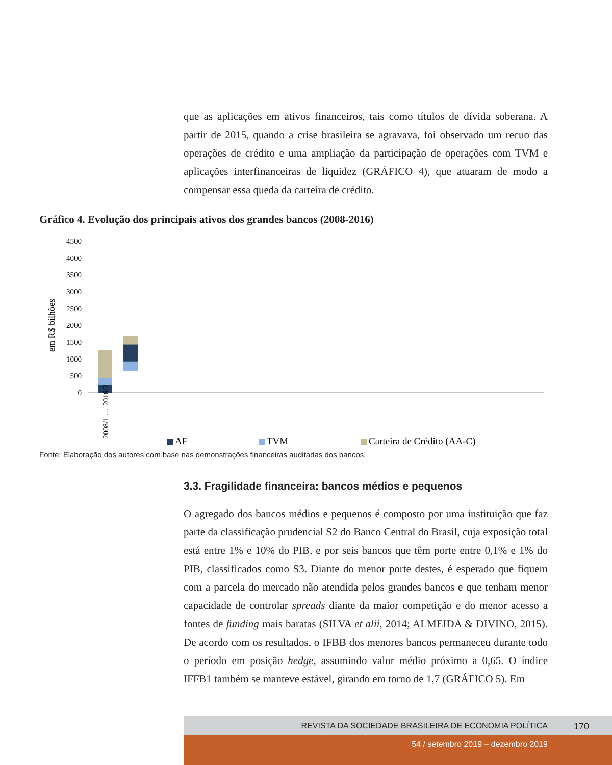que as aplicações em ativos financeiros, tais como títulos de dívida soberana. A partir de 2015, quando a crise brasileira se agravava, foi observado um recuo das operações de crédito e uma ampliação da participação de operações com TVM e aplicações interfinanceiras de liquidez (GRÁFICO 4), que atuaram de modo a compensar essa queda da carteira de crédito.
Gráfico 4. Evolução dos principais ativos dos grandes bancos (2008-2016)
em R$ bilhões
4500
4000
3500
3000
2500
2000
1500
1000
500
0
2008/1 … 2016/2
AF
TVM
Carteira de Crédito (AA-C)
Fonte: Elaboração dos autores com base nas demonstrações financeiras auditadas dos bancos.
3.3. Fragilidade financeira: bancos médios e pequenos
O agregado dos bancos médios e pequenos é composto por uma instituição que faz parte da classificação prudencial S2 do Banco Central do Brasil, cuja exposição total está entre 1% e 10% do PIB, e por seis bancos que têm porte entre 0,1% e 1% do PIB, classificados como S3. Diante do menor porte destes, é esperado que fiquem com a parcela do mercado não atendida pelos grandes bancos e que tenham menor capacidade de controlar spreads diante da maior competição e do menor acesso a fontes de funding mais baratas (SILVA et alii, 2014; ALMEIDA & DIVINO, 2015). De acordo com os resultados, o IFBB dos menores bancos permaneceu durante todo o período em posição hedge, assumindo valor médio próximo a 0,65. O índice IFFB1 também se manteve estável, girando em torno de 1,7 (GRÁFICO 5). Em
REVISTA DA SOCIEDADE BRASILEIRA DE ECONOMIA POLÍTICA 170
54 / setembro 2019 – dezembro 2019